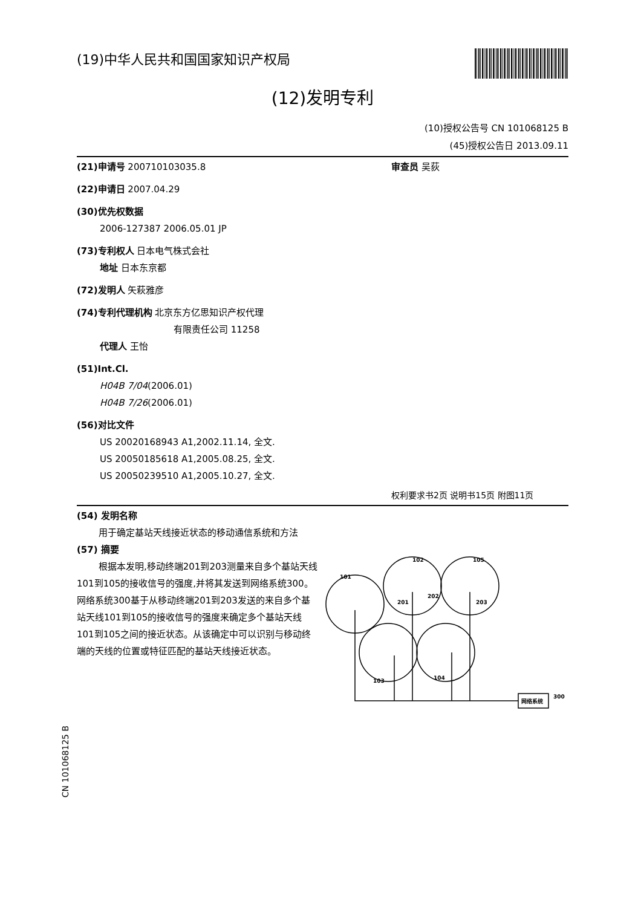(19)中华人民共和国国家知识产权局
(12)发明专利
(10)授权公告号 CN 101068125 B
(45)授权公告日 2013.09.11
(21)申请号 200710103035.8
(22)申请日 2007.04.29
(30)优先权数据
2006-127387 2006.05.01 JP
(73)专利权人 日本电气株式会社
地址 日本东京都
(72)发明人 矢萩雅彦
(74)专利代理机构 北京东方亿思知识产权代理
有限责任公司 11258
代理人 王怡
(51)Int.Cl.
H04B 7/04(2006.01)
H04B 7/26(2006.01)
(56)对比文件
US 20020168943 A1,2002.11.14, 全文.
US 20050185618 A1,2005.08.25, 全文.
US 20050239510 A1,2005.10.27, 全文.
审查员 吴荻
权利要求书2页 说明书15页 附图11页
(54) 发明名称
用于确定基站天线接近状态的移动通信系统和方法
(57) 摘要
根据本发明,移动终端201到203测量来自多个基站天线101到105的接收信号的强度,并将其发送到网络系统300。网络系统300基于从移动终端201到203发送的来自多个基站天线101到105的接收信号的强度来确定多个基站天线101到105之间的接近状态。从该确定中可以识别与移动终端的天线的位置或特征匹配的基站天线接近状态。
101
102
105
103
104
201
202
203
网络系统
300
CN 101068125 B